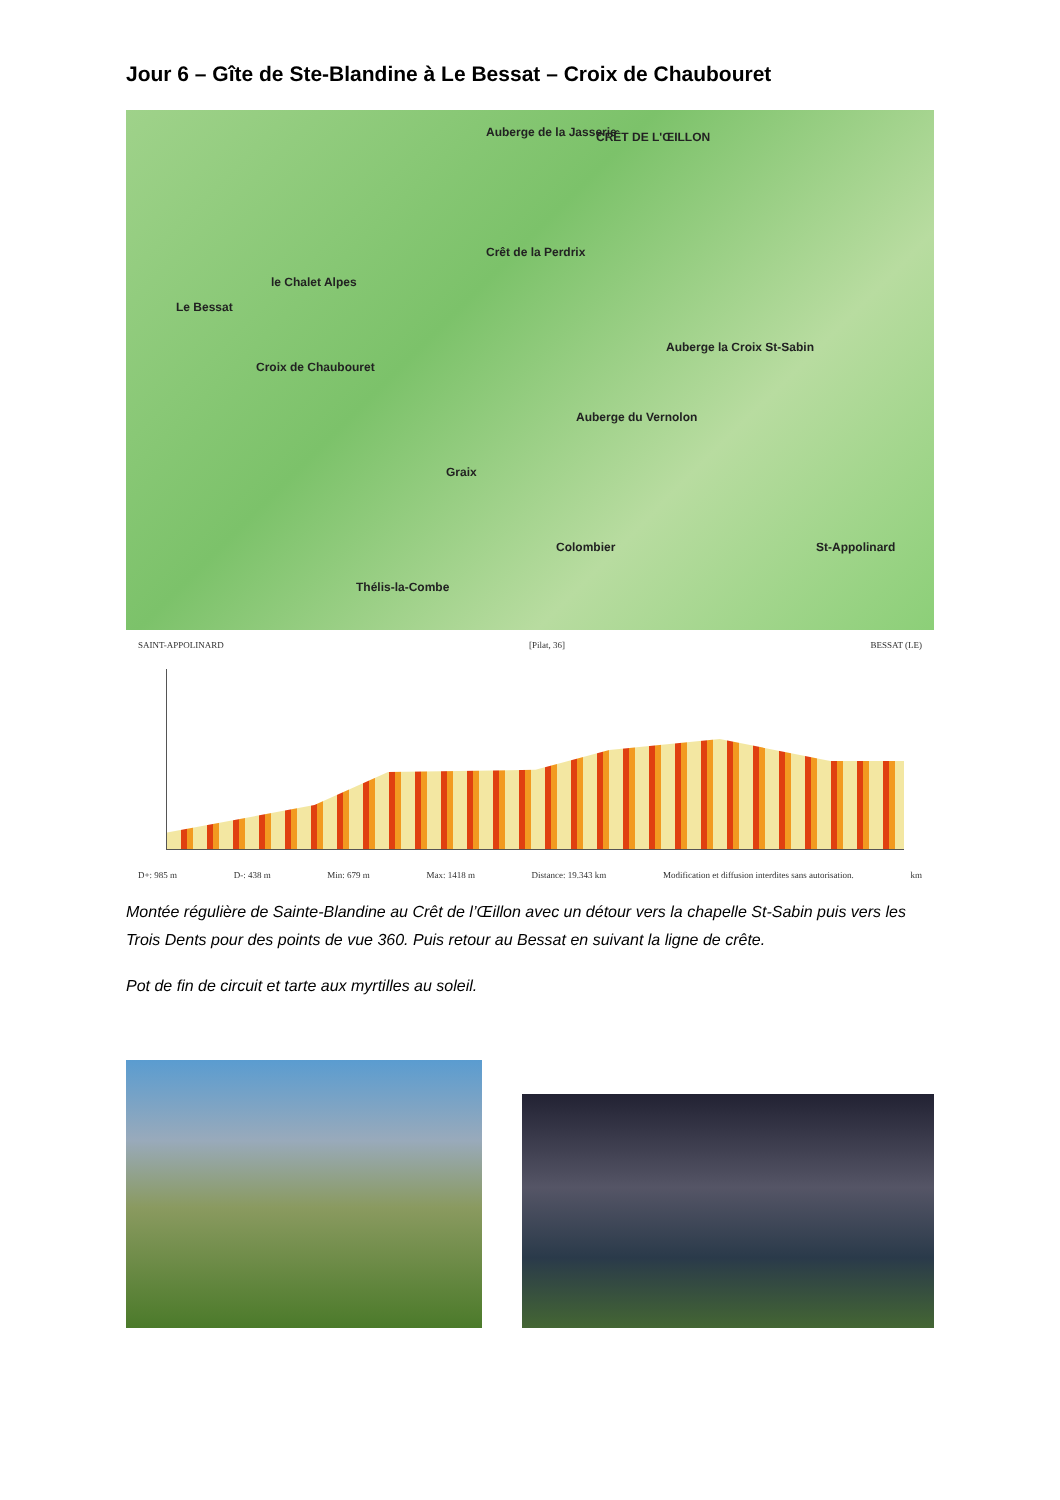Jour 6 – Gîte de Ste-Blandine à Le Bessat – Croix de Chaubouret
Le Bessat
le Chalet Alpes
Croix de Chaubouret
Auberge de la Jasserie CRÊT DE L'ŒILLON
Crêt de la Perdrix
Auberge la Croix St-Sabin
Auberge du Vernolon
Graix
Colombier St-Appolinard
Thélis-la-Combe
SAINT-APPOLINARD [Pilat, 36] BESSAT (LE)
D+: 985 m D-: 438 m Min: 679 m Max: 1418 m Distance: 19.343 km Modification et diffusion interdites sans autorisation. km
Montée régulière de Sainte-Blandine au Crêt de l’Œillon avec un détour vers la chapelle St-Sabin puis vers les Trois Dents pour des points de vue 360. Puis retour au Bessat en suivant la ligne de crête.
Pot de fin de circuit et tarte aux myrtilles au soleil.